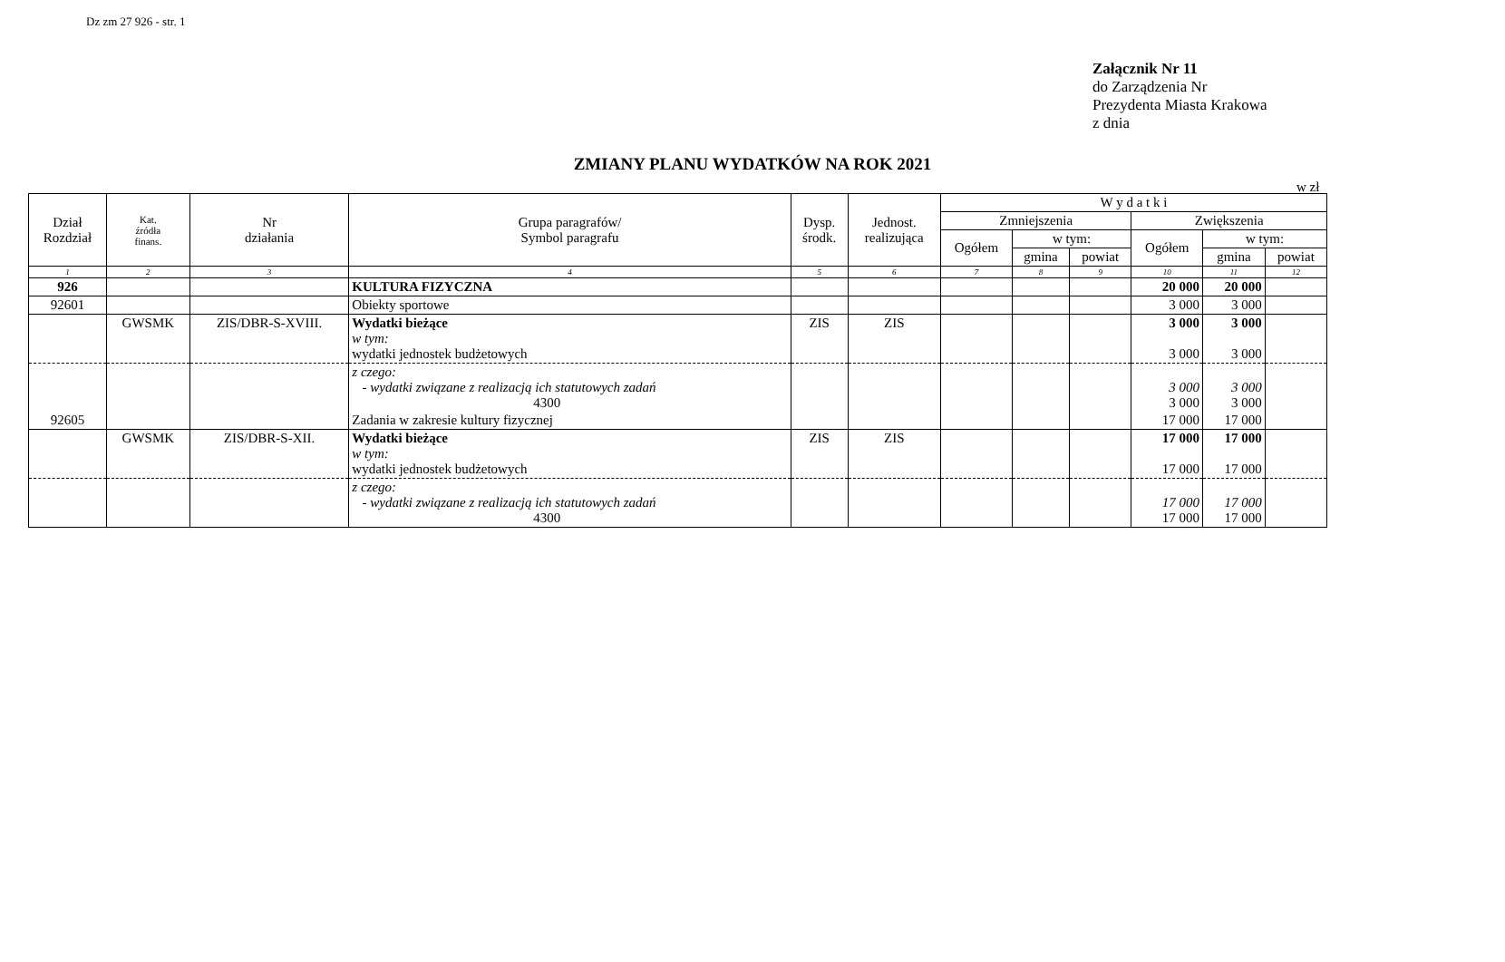Dz zm 27 926 - str. 1
Załącznik Nr 11
do Zarządzenia Nr
Prezydenta Miasta Krakowa
z dnia
ZMIANY PLANU WYDATKÓW NA ROK 2021
w zł
| Dział Rozdział | Kat. źródła finans. | Nr działania | Grupa paragrafów/ Symbol paragrafu | Dysp. środk. | Jednost. realizująca | W y d a t k i | | | | | |
| --- | --- | --- | --- | --- | --- | --- | --- | --- | --- | --- | --- |
| | | | | | | Zmniejszenia | | | Zwiększenia | | |
| | | | | | | Ogółem | w tym: | | Ogółem | w tym: | |
| | | | | | | | gmina | powiat | | gmina | powiat |
| 1 | 2 | 3 | 4 | 5 | 6 | 7 | 8 | 9 | 10 | 11 | 12 |
| 926 | | | KULTURA FIZYCZNA | | | | | | 20 000 | 20 000 | |
| 92601 | | | Obiekty sportowe | | | | | | 3 000 | 3 000 | |
| | GWSMK | ZIS/DBR-S-XVIII. | Wydatki bieżące w tym: wydatki jednostek budżetowych | ZIS | ZIS | | | | 3 000 3 000 | 3 000 3 000 | |
| | | | z czego: - wydatki związane z realizacją ich statutowych zadań 4300 | | | | | | 3 000 3 000 | 3 000 3 000 | |
| 92605 | | | Zadania w zakresie kultury fizycznej | | | | | | 17 000 | 17 000 | |
| | GWSMK | ZIS/DBR-S-XII. | Wydatki bieżące w tym: wydatki jednostek budżetowych | ZIS | ZIS | | | | 17 000 17 000 | 17 000 17 000 | |
| | | | z czego: - wydatki związane z realizacją ich statutowych zadań 4300 | | | | | | 17 000 17 000 | 17 000 17 000 | |